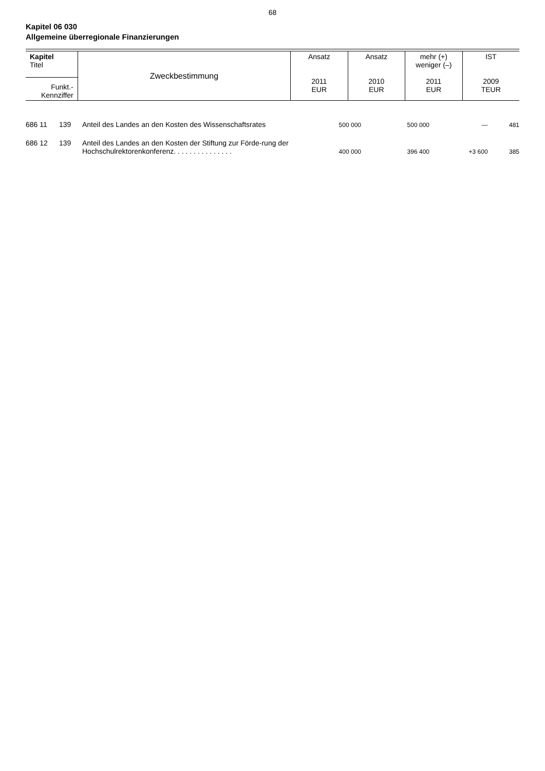68
Kapitel 06 030
Allgemeine überregionale Finanzierungen
| Kapitel Titel | Zweckbestimmung | Ansatz 2011 EUR | Ansatz 2010 EUR | mehr (+) weniger (–) 2011 EUR | IST 2009 TEUR |
| --- | --- | --- | --- | --- | --- |
| Funkt.- Kennziffer | | | | | |
| 686 11 | 139 | Anteil des Landes an den Kosten des Wissenschaftsrates | 500 000 | 500 000 | — | 481 |
| 686 12 | 139 | Anteil des Landes an den Kosten der Stiftung zur Förde-rung der Hochschulrektorenkonferenz. . . . . . . . . . . . . . . | 400 000 | 396 400 | +3 600 | 385 |